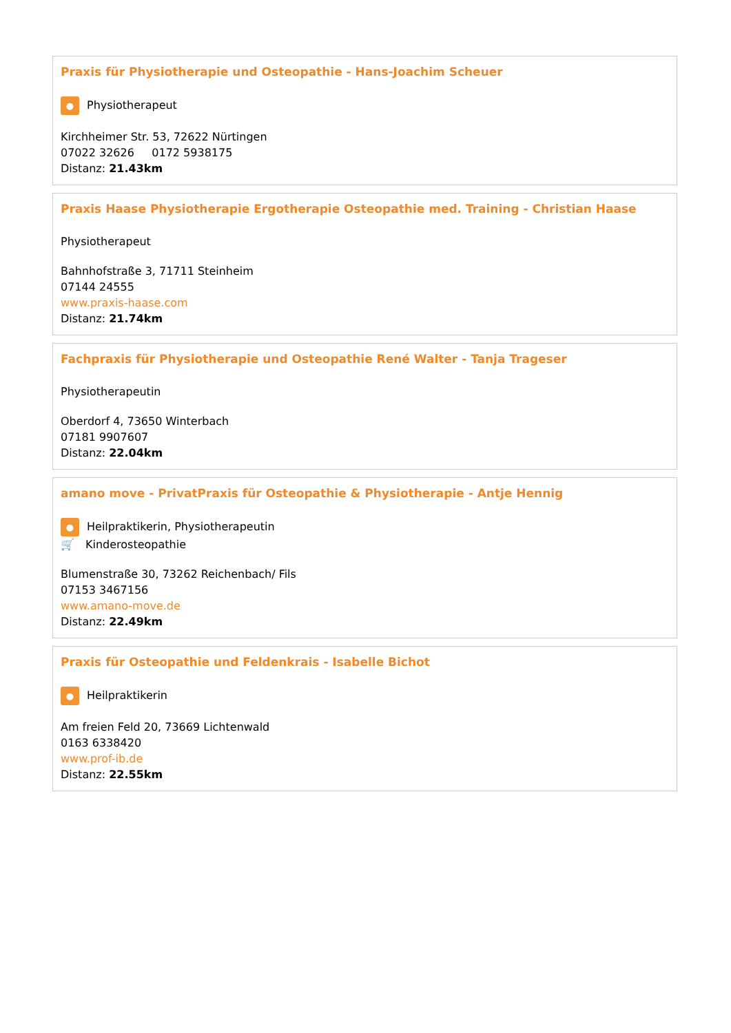Praxis für Physiotherapie und Osteopathie - Hans-Joachim Scheuer
● Physiotherapeut
Kirchheimer Str. 53, 72622 Nürtingen
07022 32626 0172 5938175
Distanz: 21.43km
Praxis Haase Physiotherapie Ergotherapie Osteopathie med. Training - Christian Haase
Physiotherapeut
Bahnhofstraße 3, 71711 Steinheim
07144 24555
www.praxis-haase.com
Distanz: 21.74km
Fachpraxis für Physiotherapie und Osteopathie René Walter - Tanja Trageser
Physiotherapeutin
Oberdorf 4, 73650 Winterbach
07181 9907607
Distanz: 22.04km
amano move - PrivatPraxis für Osteopathie & Physiotherapie - Antje Hennig
● Heilpraktikerin, Physiotherapeutin
🛒 Kinderosteopathie
Blumenstraße 30, 73262 Reichenbach/ Fils
07153 3467156
www.amano-move.de
Distanz: 22.49km
Praxis für Osteopathie und Feldenkrais - Isabelle Bichot
● Heilpraktikerin
Am freien Feld 20, 73669 Lichtenwald
0163 6338420
www.prof-ib.de
Distanz: 22.55km